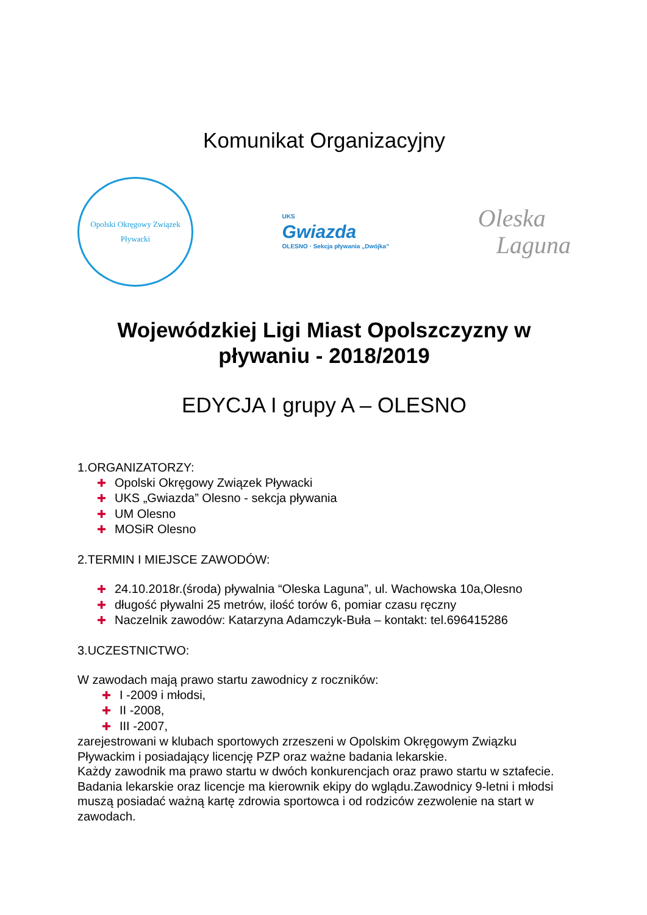Komunikat Organizacyjny
Opolski Okręgowy Związek Pływacki
UKS
Gwiazda
OLESNO · Sekcja pływania „Dwójka”
Oleska
Laguna
Wojewódzkiej Ligi Miast Opolszczyzny w pływaniu - 2018/2019
EDYCJA I grupy A – OLESNO
1.ORGANIZATORZY:
✚ Opolski Okręgowy Związek Pływacki
✚ UKS „Gwiazda” Olesno - sekcja pływania
✚ UM Olesno
✚ MOSiR Olesno
2.TERMIN I MIEJSCE ZAWODÓW:
✚ 24.10.2018r.(środa) pływalnia “Oleska Laguna”, ul. Wachowska 10a,Olesno
✚ długość pływalni 25 metrów, ilość torów 6, pomiar czasu ręczny
✚ Naczelnik zawodów: Katarzyna Adamczyk-Buła – kontakt: tel.696415286
3.UCZESTNICTWO:
W zawodach mają prawo startu zawodnicy z roczników:
✚ I -2009 i młodsi,
✚ II -2008,
✚ III -2007,
zarejestrowani w klubach sportowych zrzeszeni w Opolskim Okręgowym Związku Pływackim i posiadający licencję PZP oraz ważne badania lekarskie.
Każdy zawodnik ma prawo startu w dwóch konkurencjach oraz prawo startu w sztafecie.
Badania lekarskie oraz licencje ma kierownik ekipy do wglądu.Zawodnicy 9-letni i młodsi muszą posiadać ważną kartę zdrowia sportowca i od rodziców zezwolenie na start w zawodach.